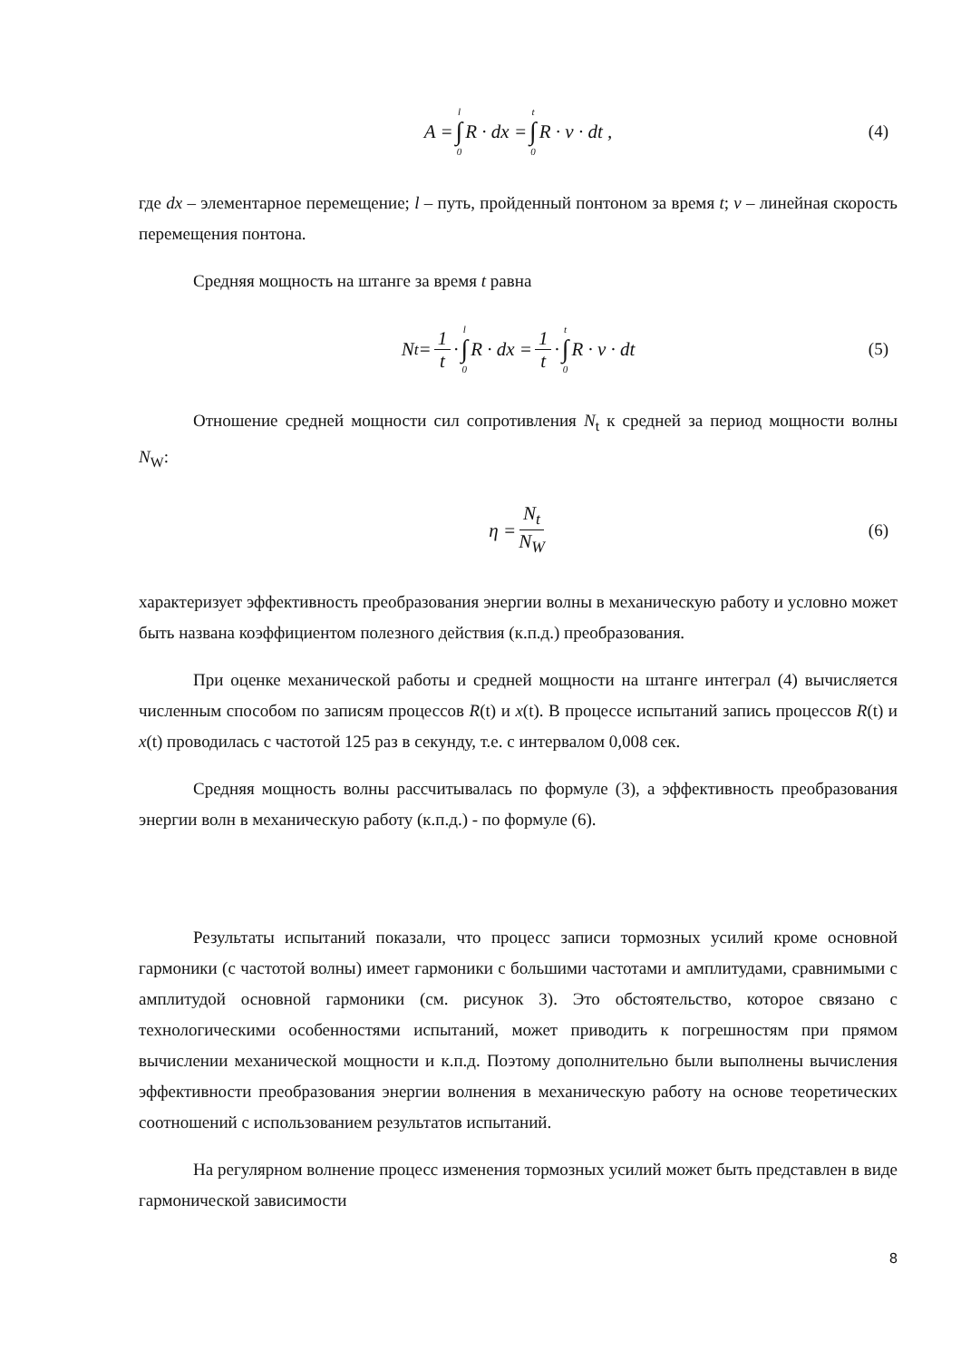A = l ∫ 0 R · dx = t ∫ 0 R · v · dt , (4)
где dx – элементарное перемещение; l – путь, пройденный понтоном за время t; v – линейная скорость перемещения понтона.
Средняя мощность на штанге за время t равна
N<sub>t</sub> = 1 t · l ∫ 0 R · dx = 1 t · t ∫ 0 R · v · dt (5)
Отношение средней мощности сил сопротивления N<sub>t</sub> к средней за период мощности волны N<sub>W</sub>:
η = N<sub>t</sub> N<sub>W</sub> (6)
характеризует эффективность преобразования энергии волны в механическую работу и условно может быть названа коэффициентом полезного действия (к.п.д.) преобразования.
При оценке механической работы и средней мощности на штанге интеграл (4) вычисляется численным способом по записям процессов R(t) и x(t). В процессе испытаний запись процессов R(t) и x(t) проводилась с частотой 125 раз в секунду, т.е. с интервалом 0,008 сек.
Средняя мощность волны рассчитывалась по формуле (3), а эффективность преобразования энергии волн в механическую работу (к.п.д.) - по формуле (6).
Результаты испытаний показали, что процесс записи тормозных усилий кроме основной гармоники (с частотой волны) имеет гармоники с большими частотами и амплитудами, сравнимыми с амплитудой основной гармоники (см. рисунок 3). Это обстоятельство, которое связано с технологическими особенностями испытаний, может приводить к погрешностям при прямом вычислении механической мощности и к.п.д. Поэтому дополнительно были выполнены вычисления эффективности преобразования энергии волнения в механическую работу на основе теоретических соотношений с использованием результатов испытаний.
На регулярном волнение процесс изменения тормозных усилий может быть представлен в виде гармонической зависимости
8